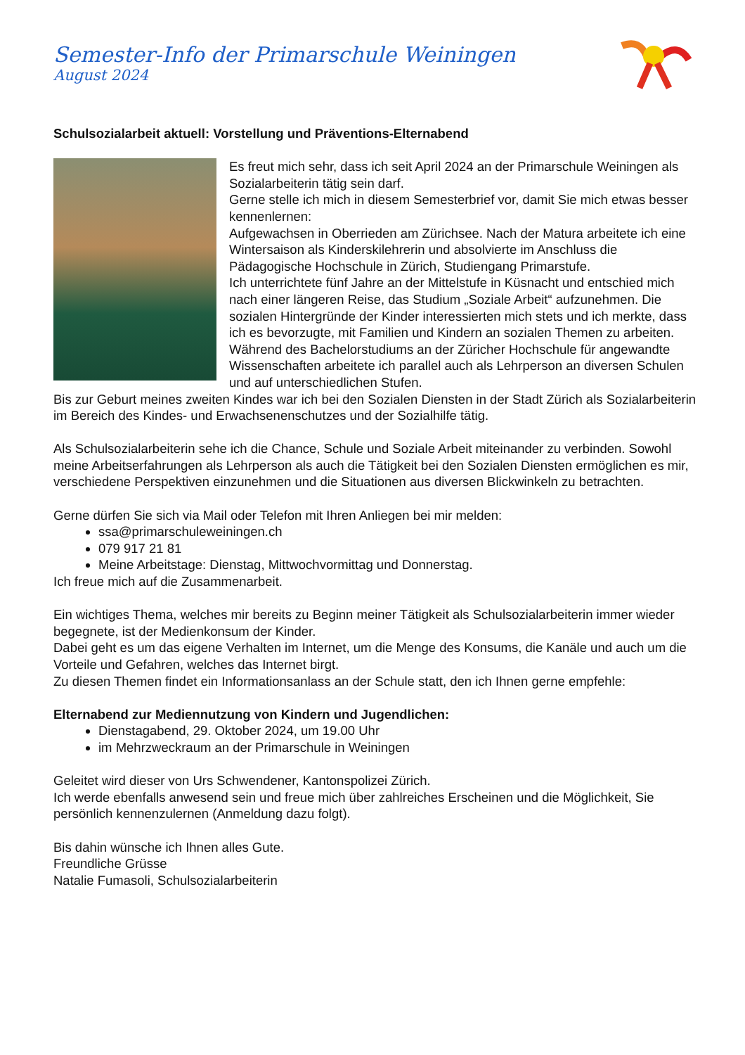Semester-Info der Primarschule Weiningen
August 2024
Schulsozialarbeit aktuell: Vorstellung und Präventions-Elternabend
Es freut mich sehr, dass ich seit April 2024 an der Primarschule Weiningen als Sozialarbeiterin tätig sein darf.
Gerne stelle ich mich in diesem Semesterbrief vor, damit Sie mich etwas besser kennenlernen:
Aufgewachsen in Oberrieden am Zürichsee. Nach der Matura arbeitete ich eine Wintersaison als Kinderskilehrerin und absolvierte im Anschluss die Pädagogische Hochschule in Zürich, Studiengang Primarstufe.
Ich unterrichtete fünf Jahre an der Mittelstufe in Küsnacht und entschied mich nach einer längeren Reise, das Studium „Soziale Arbeit“ aufzunehmen. Die sozialen Hintergründe der Kinder interessierten mich stets und ich merkte, dass ich es bevorzugte, mit Familien und Kindern an sozialen Themen zu arbeiten.
Während des Bachelorstudiums an der Züricher Hochschule für angewandte Wissenschaften arbeitete ich parallel auch als Lehrperson an diversen Schulen und auf unterschiedlichen Stufen.
Bis zur Geburt meines zweiten Kindes war ich bei den Sozialen Diensten in der Stadt Zürich als Sozialarbeiterin im Bereich des Kindes- und Erwachsenenschutzes und der Sozialhilfe tätig.
Als Schulsozialarbeiterin sehe ich die Chance, Schule und Soziale Arbeit miteinander zu verbinden. Sowohl meine Arbeitserfahrungen als Lehrperson als auch die Tätigkeit bei den Sozialen Diensten ermöglichen es mir, verschiedene Perspektiven einzunehmen und die Situationen aus diversen Blickwinkeln zu betrachten.
Gerne dürfen Sie sich via Mail oder Telefon mit Ihren Anliegen bei mir melden:
ssa@primarschuleweiningen.ch
079 917 21 81
Meine Arbeitstage: Dienstag, Mittwochvormittag und Donnerstag.
Ich freue mich auf die Zusammenarbeit.
Ein wichtiges Thema, welches mir bereits zu Beginn meiner Tätigkeit als Schulsozialarbeiterin immer wieder begegnete, ist der Medienkonsum der Kinder.
Dabei geht es um das eigene Verhalten im Internet, um die Menge des Konsums, die Kanäle und auch um die Vorteile und Gefahren, welches das Internet birgt.
Zu diesen Themen findet ein Informationsanlass an der Schule statt, den ich Ihnen gerne empfehle:
Elternabend zur Mediennutzung von Kindern und Jugendlichen:
Dienstagabend, 29. Oktober 2024, um 19.00 Uhr
im Mehrzweckraum an der Primarschule in Weiningen
Geleitet wird dieser von Urs Schwendener, Kantonspolizei Zürich.
Ich werde ebenfalls anwesend sein und freue mich über zahlreiches Erscheinen und die Möglichkeit, Sie persönlich kennenzulernen (Anmeldung dazu folgt).
Bis dahin wünsche ich Ihnen alles Gute.
Freundliche Grüsse
Natalie Fumasoli, Schulsozialarbeiterin